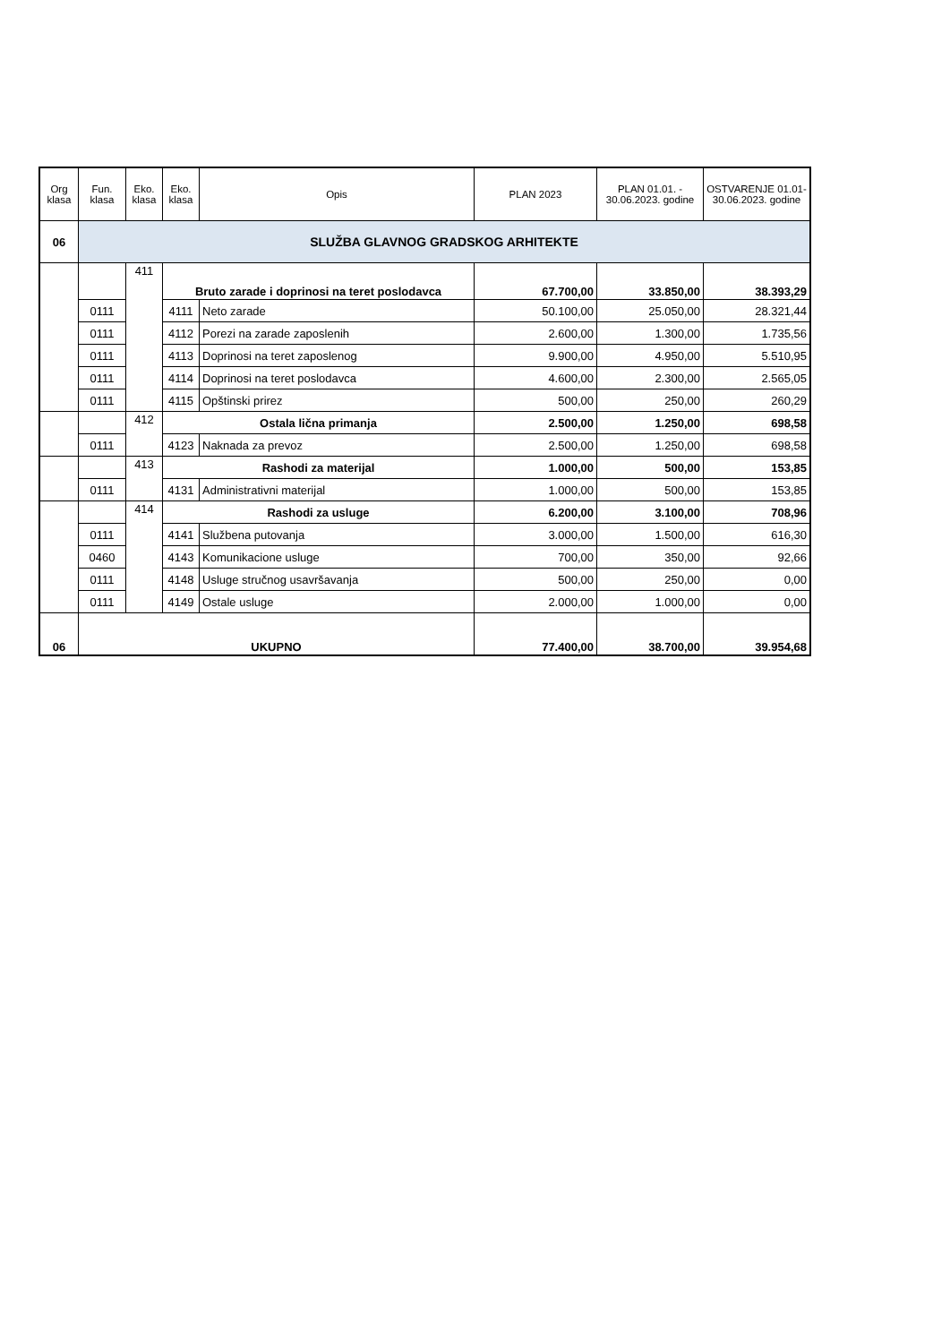| Org klasa | Fun. klasa | Eko. klasa | Eko. klasa | Opis | PLAN 2023 | PLAN 01.01. - 30.06.2023. godine | OSTVARENJE 01.01-30.06.2023. godine |
| --- | --- | --- | --- | --- | --- | --- | --- |
| 06 | SLUŽBA GLAVNOG GRADSKOG ARHITEKTE | | | | | | |
| | | 411 | Bruto zarade i doprinosi na teret poslodavca | | 67.700,00 | 33.850,00 | 38.393,29 |
| | 0111 | | 4111 | Neto zarade | 50.100,00 | 25.050,00 | 28.321,44 |
| | 0111 | | 4112 | Porezi na zarade zaposlenih | 2.600,00 | 1.300,00 | 1.735,56 |
| | 0111 | | 4113 | Doprinosi na teret zaposlenog | 9.900,00 | 4.950,00 | 5.510,95 |
| | 0111 | | 4114 | Doprinosi na teret poslodavca | 4.600,00 | 2.300,00 | 2.565,05 |
| | 0111 | | 4115 | Opštinski prirez | 500,00 | 250,00 | 260,29 |
| | | 412 | Ostala lična primanja | | 2.500,00 | 1.250,00 | 698,58 |
| | 0111 | | 4123 | Naknada za prevoz | 2.500,00 | 1.250,00 | 698,58 |
| | | 413 | Rashodi za materijal | | 1.000,00 | 500,00 | 153,85 |
| | 0111 | | 4131 | Administrativni materijal | 1.000,00 | 500,00 | 153,85 |
| | | 414 | Rashodi za usluge | | 6.200,00 | 3.100,00 | 708,96 |
| | 0111 | | 4141 | Službena putovanja | 3.000,00 | 1.500,00 | 616,30 |
| | 0460 | | 4143 | Komunikacione usluge | 700,00 | 350,00 | 92,66 |
| | 0111 | | 4148 | Usluge stručnog usavršavanja | 500,00 | 250,00 | 0,00 |
| | 0111 | | 4149 | Ostale usluge | 2.000,00 | 1.000,00 | 0,00 |
| 06 | UKUPNO | | | | 77.400,00 | 38.700,00 | 39.954,68 |